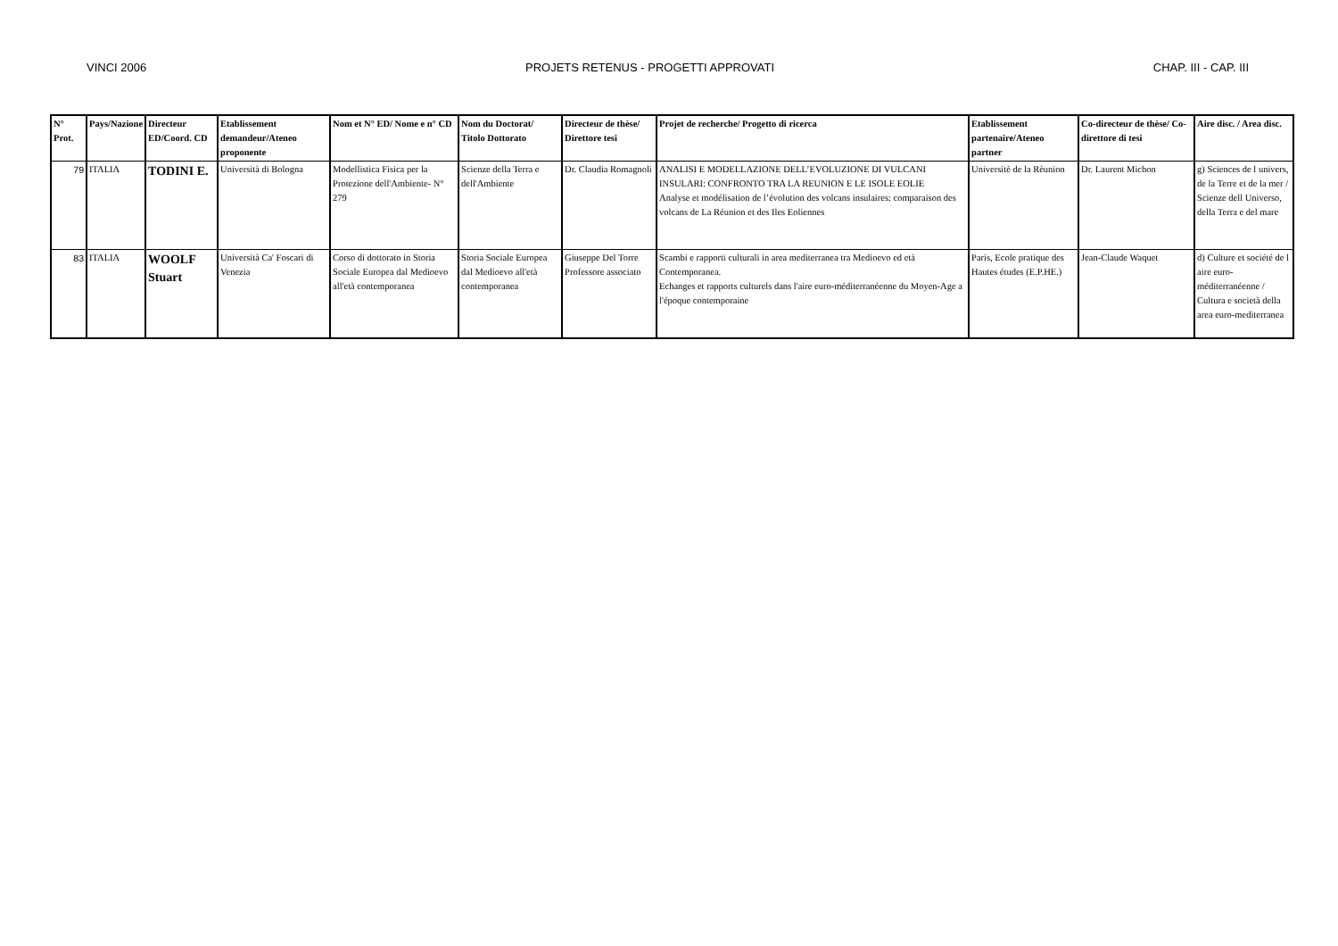VINCI 2006 PROJETS RETENUS - PROGETTI APPROVATI CHAP. III - CAP. III
| N° Prot. | Pays/Nazione | Directeur ED/Coord. CD | Etablissement demandeur/Ateneo proponente | Nom et N° ED/ Nome e n° CD | Nom du Doctorat/ Titolo Dottorato | Directeur de thèse/ Direttore tesi | Projet de recherche/ Progetto di ricerca | Etablissement partenaire/Ateneo partner | Co-directeur de thèse/ Co-direttore di tesi | Aire disc. / Area disc. |
| --- | --- | --- | --- | --- | --- | --- | --- | --- | --- | --- |
| 79 | ITALIA | TODINI E. | Università di Bologna | Modellistica Fisica per la Protezione dell'Ambiente- N° 279 | Scienze della Terra e dell'Ambiente | Dr. Claudia Romagnoli | ANALISI E MODELLAZIONE DELL’EVOLUZIONE DI VULCANI INSULARI: CONFRONTO TRA LA REUNION E LE ISOLE EOLIE Analyse et modélisation de l’évolution des volcans insulaires: comparaison des volcans de La Réunion et des Iles Eoliennes | Universitè de la Rèunion | Dr. Laurent Michon | g) Sciences de l univers, de la Terre et de la mer / Scienze dell Universo, della Terra e del mare |
| 83 | ITALIA | WOOLF Stuart | Università Ca' Foscari di Venezia | Corso di dottorato in Storia Sociale Europea dal Medioevo all'età contemporanea | Storia Sociale Europea dal Medioevo all'età contemporanea | Giuseppe Del Torre Professore associato | Scambi e rapporti culturali in area mediterranea tra Medioevo ed età Contemporanea. Echanges et rapports culturels dans l'aire euro-méditerranéenne du Moyen-Age a l'époque contemporaine | Paris, Ecole pratique des Hautes études (E.P.HE.) | Jean-Claude Waquet | d) Culture et société de l aire euro-méditerranéenne / Cultura e società della area euro-mediterranea |